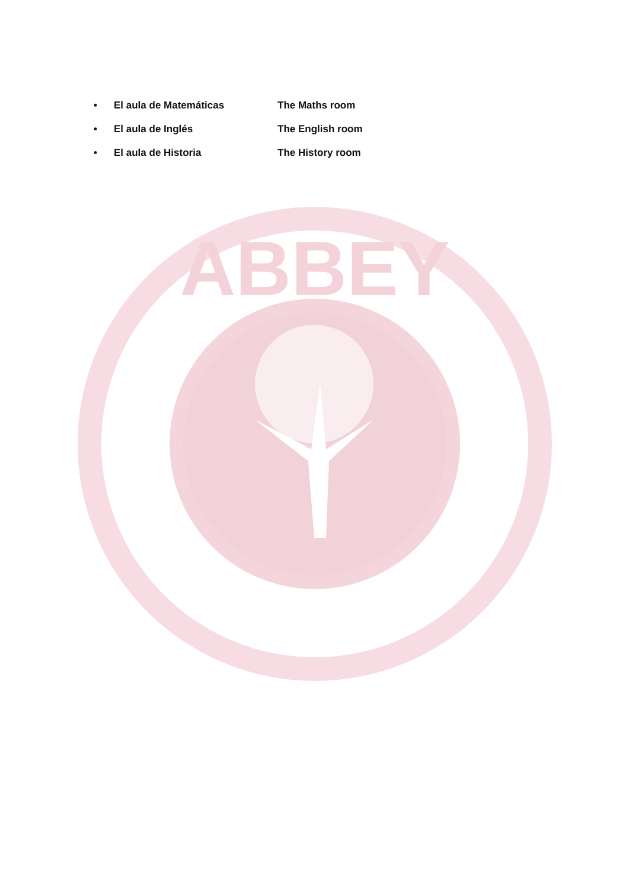• El aula de Matemáticas The Maths room
• El aula de Inglés The English room
• El aula de Historia The History room
ABBEY